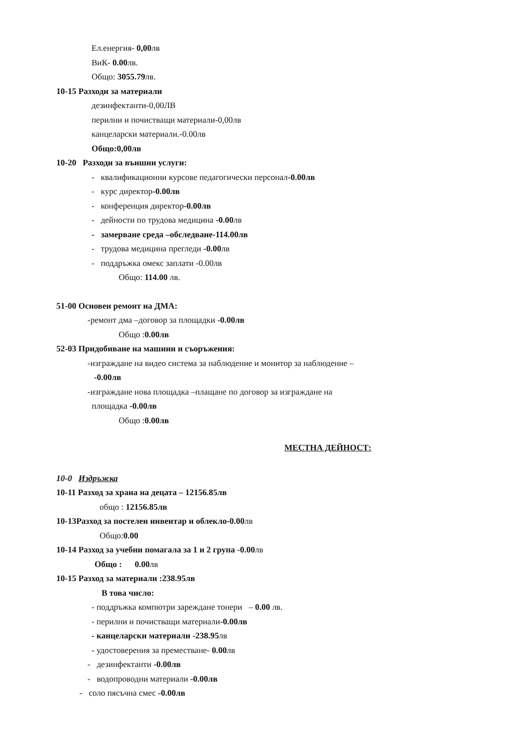Ел.енергия- 0,00лв
ВиК- 0.00лв.
Общо: 3055.79лв.
10-15 Разходи за материали
дезинфектанти-0,00ЛВ
перилни и почистващи материали-0,00лв
канцеларски материали.-0.00лв
Общо:0,00лв
10-20 Разходи за външни услуги:
- квалификационни курсове педагогически персонал-0.00лв
- курс директор-0.00лв
- конференция директор-0.00лв
- дейности по трудова медицина -0.00лв
- замерване среда –обследване-114.00лв
- трудова медицина прегледи -0.00лв
- поддръжка омекс заплати -0.00лв
Общо: 114.00 лв.
51-00 Основен ремонт на ДМА:
-ремонт дма –договор за площадки -0.00лв
Общо :0.00лв
52-03 Придобиване на машини и съоръжения:
-изграждане на видео система за наблюдение и монитор за наблюдение –
-0.00лв
-изграждане нова площадка –плащане по договор за изграждане на
площадка -0.00лв
Общо :0.00лв
МЕСТНА ДЕЙНОСТ:
10-0 Издръжка
10-11 Разход за храна на децата – 12156.85лв
общо : 12156.85лв
10-13Разход за постелен инвентар и облекло-0.00лв
Общо:0.00
10-14 Разход за учебни помагала за 1 и 2 група -0.00лв
Общо : 0.00лв
10-15 Разход за материали :238.95лв
В това число:
- поддръжка компютри зареждане тонери – 0.00 лв.
- перилни и почистващи материали-0.00лв
- канцеларски материали -238.95лв
- удостоверения за преместване- 0.00лв
- дезинфектанти -0.00лв
- водопроводни материали -0.00лв
- соло пясъчна смес -0.00лв